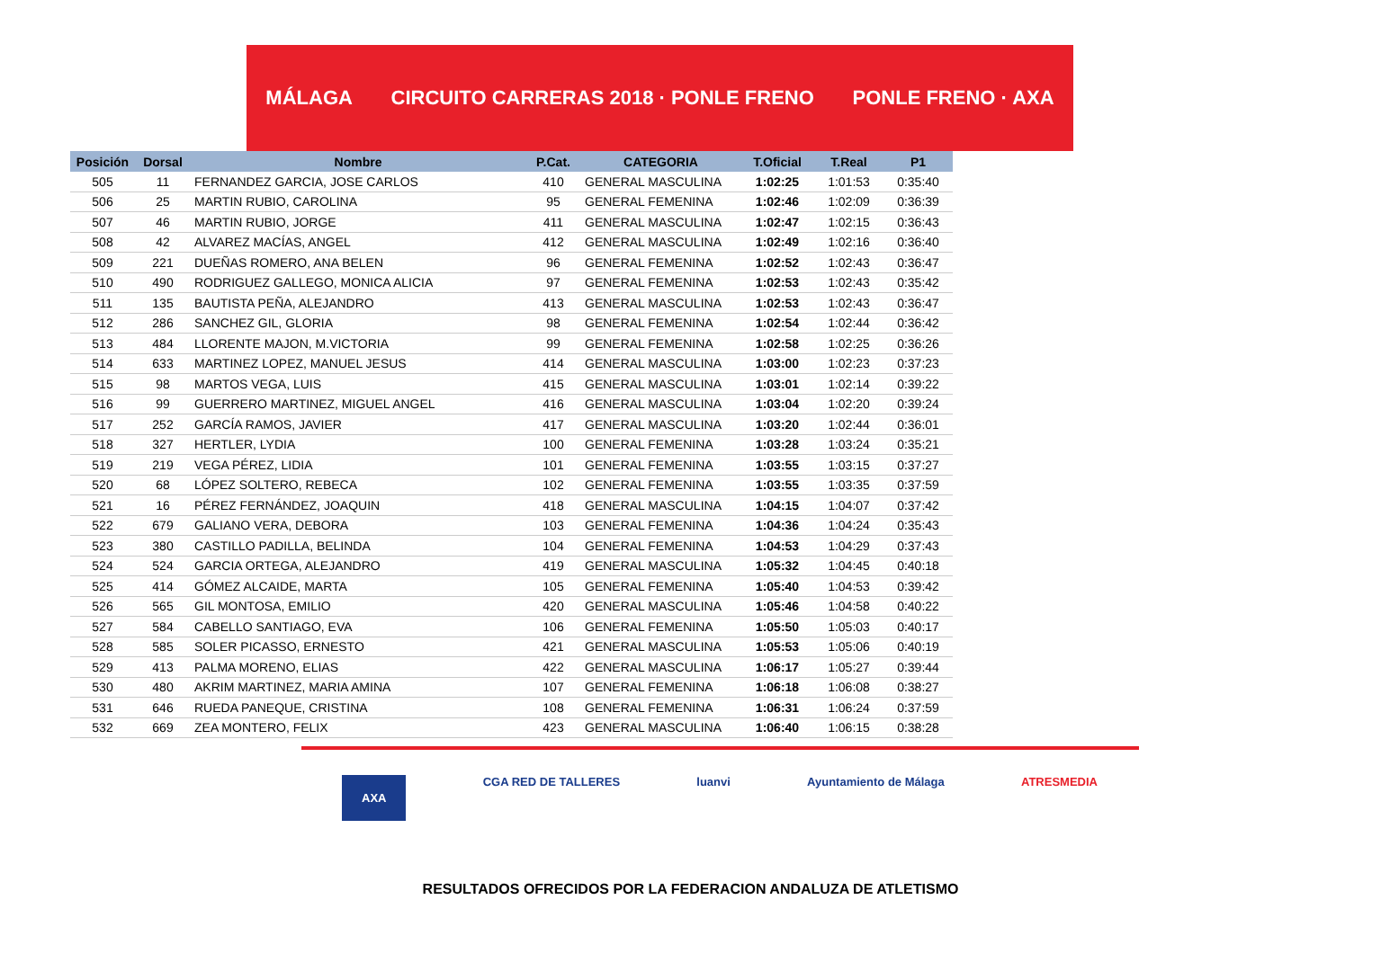MÁLAGA CIRCUITO CARRERAS 2018 · PONLE FRENO PONLE FRENO · AXA
| Posición | Dorsal | Nombre | P.Cat. | CATEGORIA | T.Oficial | T.Real | P1 |
| --- | --- | --- | --- | --- | --- | --- | --- |
| 505 | 11 | FERNANDEZ GARCIA, JOSE CARLOS | 410 | GENERAL MASCULINA | 1:02:25 | 1:01:53 | 0:35:40 |
| 506 | 25 | MARTIN RUBIO, CAROLINA | 95 | GENERAL FEMENINA | 1:02:46 | 1:02:09 | 0:36:39 |
| 507 | 46 | MARTIN RUBIO, JORGE | 411 | GENERAL MASCULINA | 1:02:47 | 1:02:15 | 0:36:43 |
| 508 | 42 | ALVAREZ MACÍAS, ANGEL | 412 | GENERAL MASCULINA | 1:02:49 | 1:02:16 | 0:36:40 |
| 509 | 221 | DUEÑAS ROMERO, ANA BELEN | 96 | GENERAL FEMENINA | 1:02:52 | 1:02:43 | 0:36:47 |
| 510 | 490 | RODRIGUEZ GALLEGO, MONICA ALICIA | 97 | GENERAL FEMENINA | 1:02:53 | 1:02:43 | 0:35:42 |
| 511 | 135 | BAUTISTA PEÑA, ALEJANDRO | 413 | GENERAL MASCULINA | 1:02:53 | 1:02:43 | 0:36:47 |
| 512 | 286 | SANCHEZ GIL, GLORIA | 98 | GENERAL FEMENINA | 1:02:54 | 1:02:44 | 0:36:42 |
| 513 | 484 | LLORENTE MAJON, M.VICTORIA | 99 | GENERAL FEMENINA | 1:02:58 | 1:02:25 | 0:36:26 |
| 514 | 633 | MARTINEZ LOPEZ, MANUEL JESUS | 414 | GENERAL MASCULINA | 1:03:00 | 1:02:23 | 0:37:23 |
| 515 | 98 | MARTOS VEGA, LUIS | 415 | GENERAL MASCULINA | 1:03:01 | 1:02:14 | 0:39:22 |
| 516 | 99 | GUERRERO MARTINEZ, MIGUEL ANGEL | 416 | GENERAL MASCULINA | 1:03:04 | 1:02:20 | 0:39:24 |
| 517 | 252 | GARCÍA RAMOS, JAVIER | 417 | GENERAL MASCULINA | 1:03:20 | 1:02:44 | 0:36:01 |
| 518 | 327 | HERTLER, LYDIA | 100 | GENERAL FEMENINA | 1:03:28 | 1:03:24 | 0:35:21 |
| 519 | 219 | VEGA PÉREZ, LIDIA | 101 | GENERAL FEMENINA | 1:03:55 | 1:03:15 | 0:37:27 |
| 520 | 68 | LÓPEZ SOLTERO, REBECA | 102 | GENERAL FEMENINA | 1:03:55 | 1:03:35 | 0:37:59 |
| 521 | 16 | PÉREZ FERNÁNDEZ, JOAQUIN | 418 | GENERAL MASCULINA | 1:04:15 | 1:04:07 | 0:37:42 |
| 522 | 679 | GALIANO VERA, DEBORA | 103 | GENERAL FEMENINA | 1:04:36 | 1:04:24 | 0:35:43 |
| 523 | 380 | CASTILLO PADILLA, BELINDA | 104 | GENERAL FEMENINA | 1:04:53 | 1:04:29 | 0:37:43 |
| 524 | 524 | GARCIA ORTEGA, ALEJANDRO | 419 | GENERAL MASCULINA | 1:05:32 | 1:04:45 | 0:40:18 |
| 525 | 414 | GÓMEZ ALCAIDE, MARTA | 105 | GENERAL FEMENINA | 1:05:40 | 1:04:53 | 0:39:42 |
| 526 | 565 | GIL MONTOSA, EMILIO | 420 | GENERAL MASCULINA | 1:05:46 | 1:04:58 | 0:40:22 |
| 527 | 584 | CABELLO SANTIAGO, EVA | 106 | GENERAL FEMENINA | 1:05:50 | 1:05:03 | 0:40:17 |
| 528 | 585 | SOLER PICASSO, ERNESTO | 421 | GENERAL MASCULINA | 1:05:53 | 1:05:06 | 0:40:19 |
| 529 | 413 | PALMA MORENO, ELIAS | 422 | GENERAL MASCULINA | 1:06:17 | 1:05:27 | 0:39:44 |
| 530 | 480 | AKRIM MARTINEZ, MARIA AMINA | 107 | GENERAL FEMENINA | 1:06:18 | 1:06:08 | 0:38:27 |
| 531 | 646 | RUEDA PANEQUE, CRISTINA | 108 | GENERAL FEMENINA | 1:06:31 | 1:06:24 | 0:37:59 |
| 532 | 669 | ZEA MONTERO, FELIX | 423 | GENERAL MASCULINA | 1:06:40 | 1:06:15 | 0:38:28 |
AXA CGA RED DE TALLERES luanvi Ayuntamiento de Málaga ATRESMEDIA
RESULTADOS OFRECIDOS POR LA FEDERACION ANDALUZA DE ATLETISMO